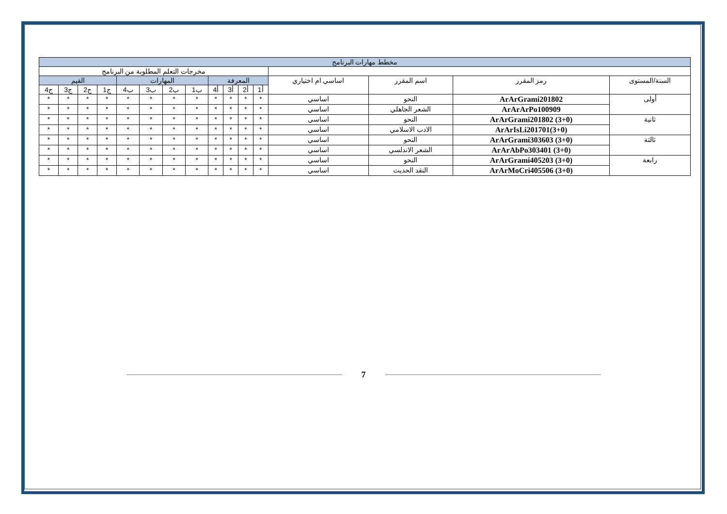| مخطط مهارات البرنامج | | | | | | | | | | | | | | | |
| --- | --- | --- | --- | --- | --- | --- | --- | --- | --- | --- | --- | --- | --- | --- | --- |
| | | | | مخرجات التعلم المطلوبة من البرنامج | | | | | | | | | | | |
| السنة/المستوى | رمز المقرر | اسم المقرر | اساسي ام اختياري | المعرفة | | | | المهارات | | | | القيم | | | |
| | | | | أ1 | أ2 | أ3 | أ4 | ب1 | ب2 | ب3 | ب4 | ج1 | ج2 | ج3 | ج4 |
| أولى | ArArGrami201802 | النحو | اساسي | * | * | * | * | * | * | * | * | * | * | * | * |
| | ArArArPo100909 | الشعر الجاهلي | اساسي | * | * | * | * | * | * | * | * | * | * | * | * |
| ثانية | ArArGrami201802 (3+0) | النحو | اساسي | * | * | * | * | * | * | * | * | * | * | * | * |
| | ArArIsLi201701(3+0) | الادب الاسلامي | اساسي | * | * | * | * | * | * | * | * | * | * | * | * |
| ثالثة | ArArGrami303603 (3+0) | النحو | اساسي | * | * | * | * | * | * | * | * | * | * | * | * |
| | ArArAbPo303401 (3+0) | الشعر الاندلسي | اساسي | * | * | * | * | * | * | * | * | * | * | * | * |
| رابعة | ArArGrami405203 (3+0) | النحو | اساسي | * | * | * | * | * | * | * | * | * | * | * | * |
| | ArArMoCri405506 (3+0) | النقد الحديث | اساسي | * | * | * | * | * | * | * | * | * | * | * | * |
7